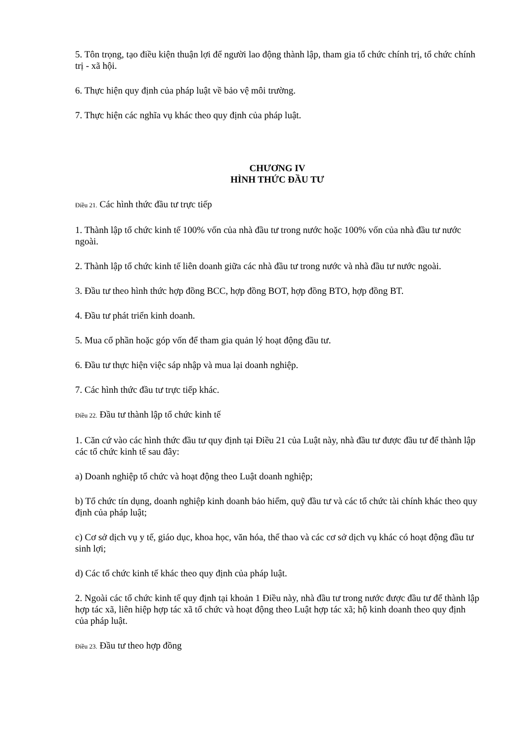5. Tôn trọng, tạo điều kiện thuận lợi để người lao động thành lập, tham gia tổ chức chính trị, tổ chức chính trị - xã hội.
6. Thực hiện quy định của pháp luật về bảo vệ môi trường.
7. Thực hiện các nghĩa vụ khác theo quy định của pháp luật.
CHƯƠNG IV
HÌNH THỨC ĐẦU TƯ
Điều 21. Các hình thức đầu tư trực tiếp
1. Thành lập tổ chức kinh tế 100% vốn của nhà đầu tư trong nước hoặc 100% vốn của nhà đầu tư nước ngoài.
2. Thành lập tổ chức kinh tế liên doanh giữa các nhà đầu tư trong nước và nhà đầu tư nước ngoài.
3. Đầu tư theo hình thức hợp đồng BCC, hợp đồng BOT, hợp đồng BTO, hợp đồng BT.
4. Đầu tư phát triển kinh doanh.
5. Mua cổ phần hoặc góp vốn để tham gia quản lý hoạt động đầu tư.
6. Đầu tư thực hiện việc sáp nhập và mua lại doanh nghiệp.
7. Các hình thức đầu tư trực tiếp khác.
Điều 22. Đầu tư thành lập tổ chức kinh tế
1. Căn cứ vào các hình thức đầu tư quy định tại Điều 21 của Luật này, nhà đầu tư được đầu tư để thành lập các tổ chức kinh tế sau đây:
a) Doanh nghiệp tổ chức và hoạt động theo Luật doanh nghiệp;
b) Tổ chức tín dụng, doanh nghiệp kinh doanh bảo hiểm, quỹ đầu tư và các tổ chức tài chính khác theo quy định của pháp luật;
c) Cơ sở dịch vụ y tế, giáo dục, khoa học, văn hóa, thể thao và các cơ sở dịch vụ khác có hoạt động đầu tư sinh lợi;
d) Các tổ chức kinh tế khác theo quy định của pháp luật.
2. Ngoài các tổ chức kinh tế quy định tại khoản 1 Điều này, nhà đầu tư trong nước được đầu tư để thành lập hợp tác xã, liên hiệp hợp tác xã tổ chức và hoạt động theo Luật hợp tác xã; hộ kinh doanh theo quy định của pháp luật.
Điều 23. Đầu tư theo hợp đồng